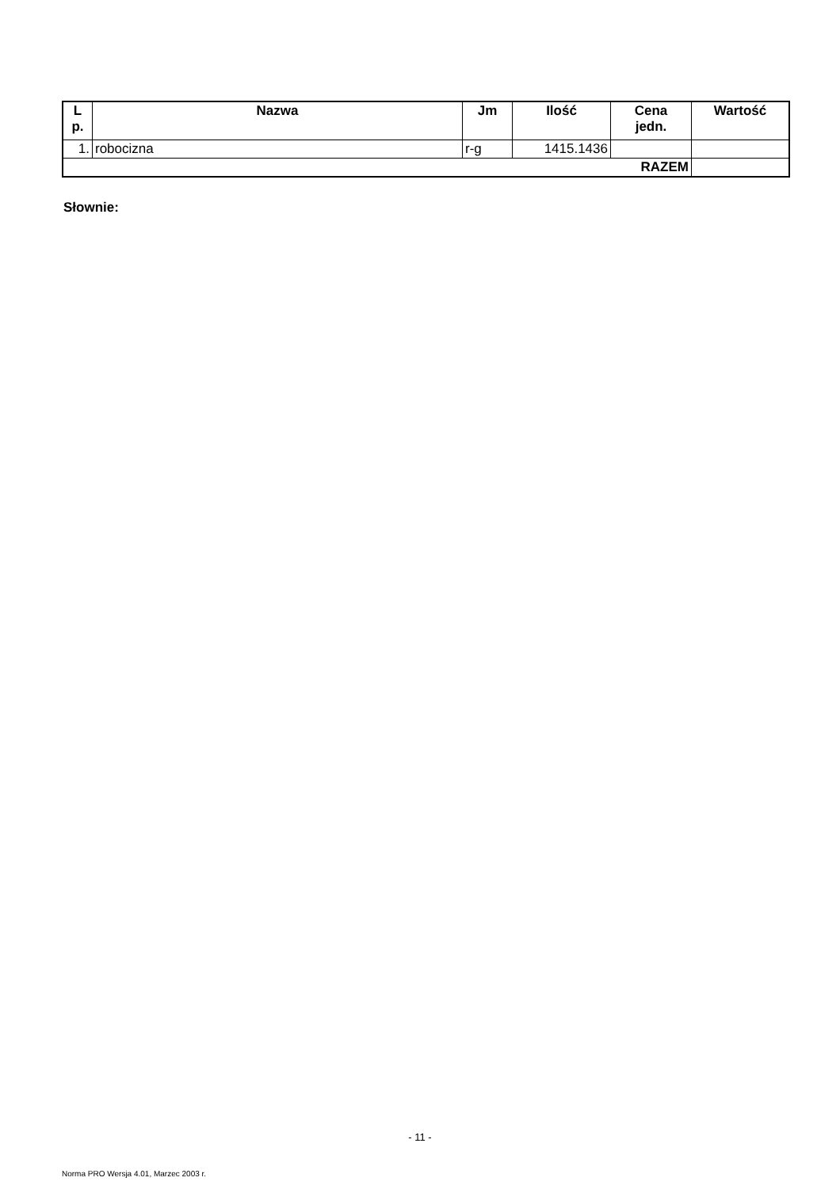| L p. | Nazwa | Jm | Ilość | Cena jedn. | Wartość |
| --- | --- | --- | --- | --- | --- |
| 1. | robocizna | r-g | 1415.1436 | | |
| RAZEM | | | | | |
Słownie:
- 11 -
Norma PRO Wersja 4.01, Marzec 2003 r.